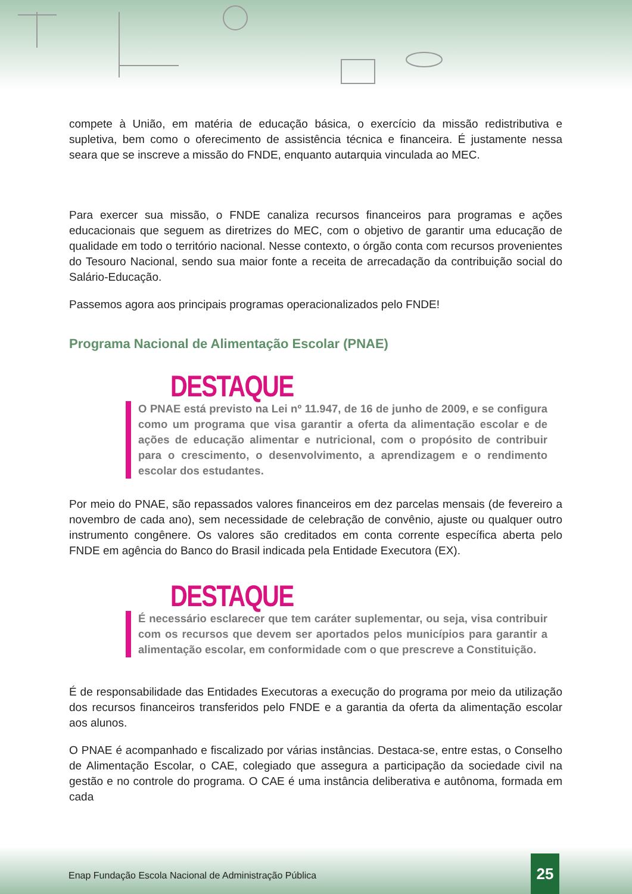compete à União, em matéria de educação básica, o exercício da missão redistributiva e supletiva, bem como o oferecimento de assistência técnica e financeira. É justamente nessa seara que se inscreve a missão do FNDE, enquanto autarquia vinculada ao MEC.
Para exercer sua missão, o FNDE canaliza recursos financeiros para programas e ações educacionais que seguem as diretrizes do MEC, com o objetivo de garantir uma educação de qualidade em todo o território nacional. Nesse contexto, o órgão conta com recursos provenientes do Tesouro Nacional, sendo sua maior fonte a receita de arrecadação da contribuição social do Salário-Educação.
Passemos agora aos principais programas operacionalizados pelo FNDE!
Programa Nacional de Alimentação Escolar (PNAE)
DESTAQUE
O PNAE está previsto na Lei nº 11.947, de 16 de junho de 2009, e se configura como um programa que visa garantir a oferta da alimentação escolar e de ações de educação alimentar e nutricional, com o propósito de contribuir para o crescimento, o desenvolvimento, a aprendizagem e o rendimento escolar dos estudantes.
Por meio do PNAE, são repassados valores financeiros em dez parcelas mensais (de fevereiro a novembro de cada ano), sem necessidade de celebração de convênio, ajuste ou qualquer outro instrumento congênere. Os valores são creditados em conta corrente específica aberta pelo FNDE em agência do Banco do Brasil indicada pela Entidade Executora (EX).
DESTAQUE
É necessário esclarecer que tem caráter suplementar, ou seja, visa contribuir com os recursos que devem ser aportados pelos municípios para garantir a alimentação escolar, em conformidade com o que prescreve a Constituição.
É de responsabilidade das Entidades Executoras a execução do programa por meio da utilização dos recursos financeiros transferidos pelo FNDE e a garantia da oferta da alimentação escolar aos alunos.
O PNAE é acompanhado e fiscalizado por várias instâncias. Destaca-se, entre estas, o Conselho de Alimentação Escolar, o CAE, colegiado que assegura a participação da sociedade civil na gestão e no controle do programa. O CAE é uma instância deliberativa e autônoma, formada em cada
Enap Fundação Escola Nacional de Administração Pública
25